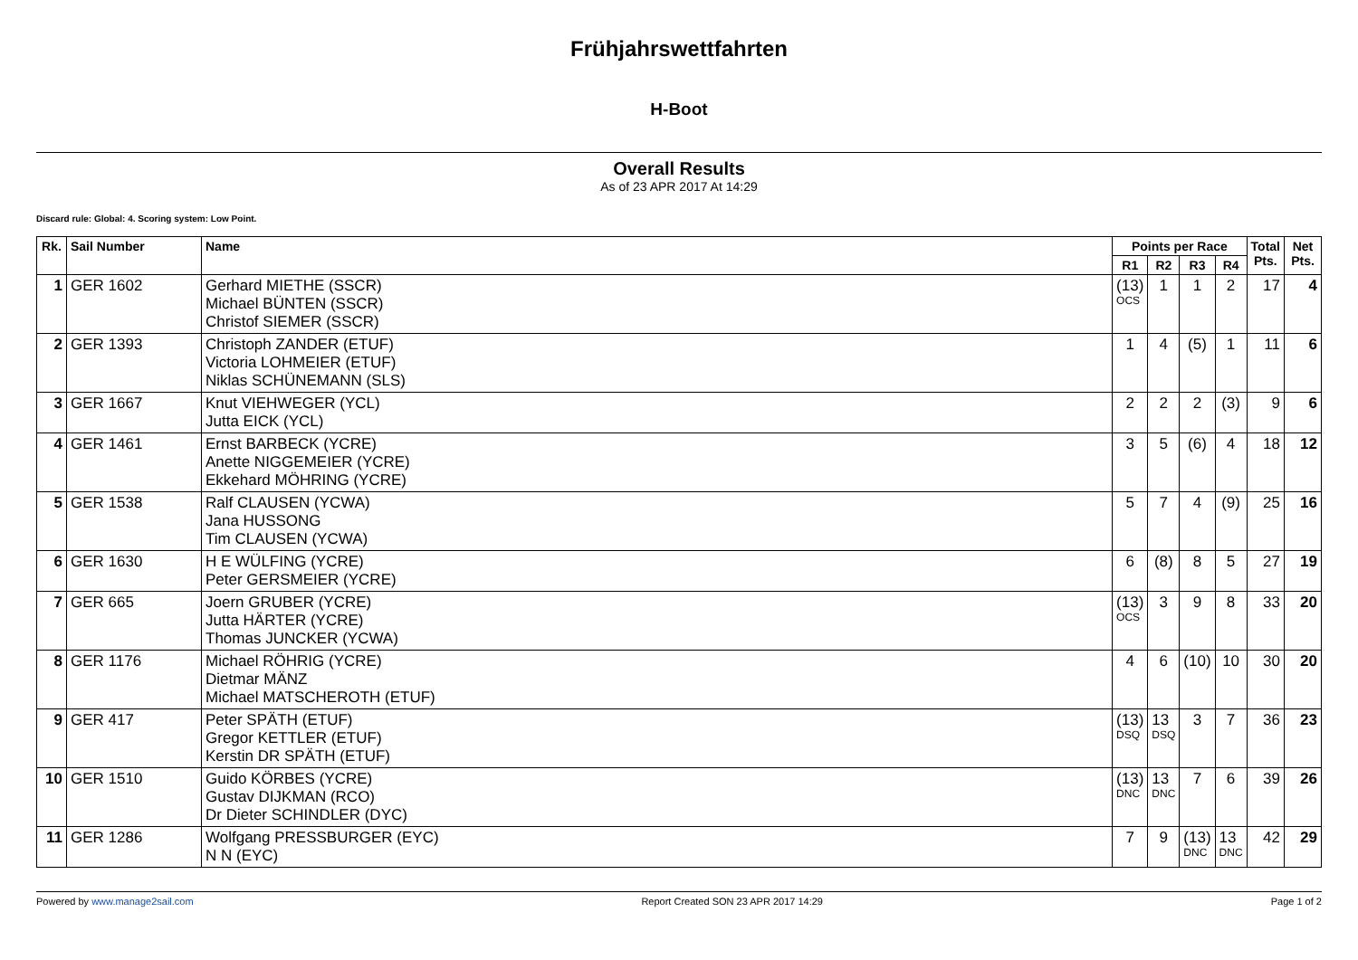Frühjahrswettfahrten
H-Boot
Overall Results
As of 23 APR 2017 At 14:29
Discard rule: Global: 4. Scoring system: Low Point.
| Rk. | Sail Number | Name | Points per Race | | | | Total Pts. | Net Pts. |
| --- | --- | --- | --- | --- | --- | --- | --- | --- |
| | | | R1 | R2 | R3 | R4 | | |
| 1 | GER 1602 | Gerhard MIETHE (SSCR) Michael BÜNTEN (SSCR) Christof SIEMER (SSCR) | (13) OCS | 1 | 1 | 2 | 17 | 4 |
| 2 | GER 1393 | Christoph ZANDER (ETUF) Victoria LOHMEIER (ETUF) Niklas SCHÜNEMANN (SLS) | 1 | 4 | (5) | 1 | 11 | 6 |
| 3 | GER 1667 | Knut VIEHWEGER (YCL) Jutta EICK (YCL) | 2 | 2 | 2 | (3) | 9 | 6 |
| 4 | GER 1461 | Ernst BARBECK (YCRE) Anette NIGGEMEIER (YCRE) Ekkehard MÖHRING (YCRE) | 3 | 5 | (6) | 4 | 18 | 12 |
| 5 | GER 1538 | Ralf CLAUSEN (YCWA) Jana HUSSONG Tim CLAUSEN (YCWA) | 5 | 7 | 4 | (9) | 25 | 16 |
| 6 | GER 1630 | H E WÜLFING (YCRE) Peter GERSMEIER (YCRE) | 6 | (8) | 8 | 5 | 27 | 19 |
| 7 | GER 665 | Joern GRUBER (YCRE) Jutta HÄRTER (YCRE) Thomas JUNCKER (YCWA) | (13) OCS | 3 | 9 | 8 | 33 | 20 |
| 8 | GER 1176 | Michael RÖHRIG (YCRE) Dietmar MÄNZ Michael MATSCHEROTH (ETUF) | 4 | 6 | (10) | 10 | 30 | 20 |
| 9 | GER 417 | Peter SPÄTH (ETUF) Gregor KETTLER (ETUF) Kerstin DR SPÄTH (ETUF) | (13) DSQ | 13 DSQ | 3 | 7 | 36 | 23 |
| 10 | GER 1510 | Guido KÖRBES (YCRE) Gustav DIJKMAN (RCO) Dr Dieter SCHINDLER (DYC) | (13) DNC | 13 DNC | 7 | 6 | 39 | 26 |
| 11 | GER 1286 | Wolfgang PRESSBURGER (EYC) N N (EYC) | 7 | 9 | (13) DNC | 13 DNC | 42 | 29 |
Powered by www.manage2sail.com Report Created SON 23 APR 2017 14:29 Page 1 of 2